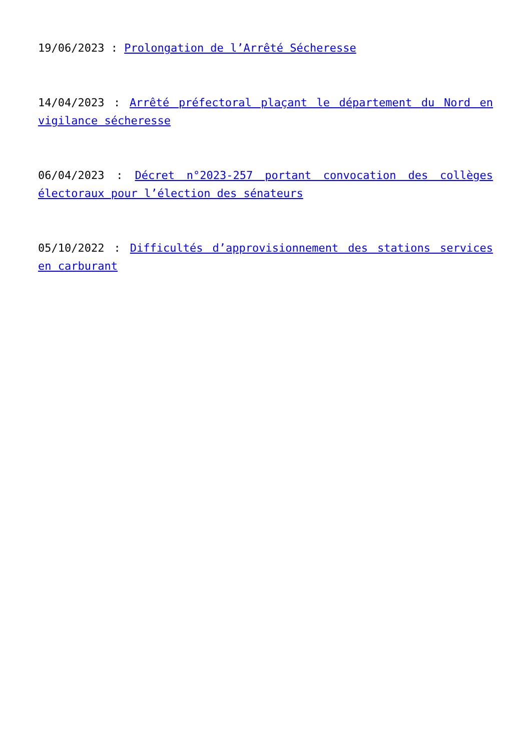19/06/2023 : Prolongation de l’Arrêté Sécheresse
14/04/2023 : Arrêté préfectoral plaçant le département du Nord en vigilance sécheresse
06/04/2023 : Décret n°2023-257 portant convocation des collèges électoraux pour l’élection des sénateurs
05/10/2022 : Difficultés d’approvisionnement des stations services en carburant